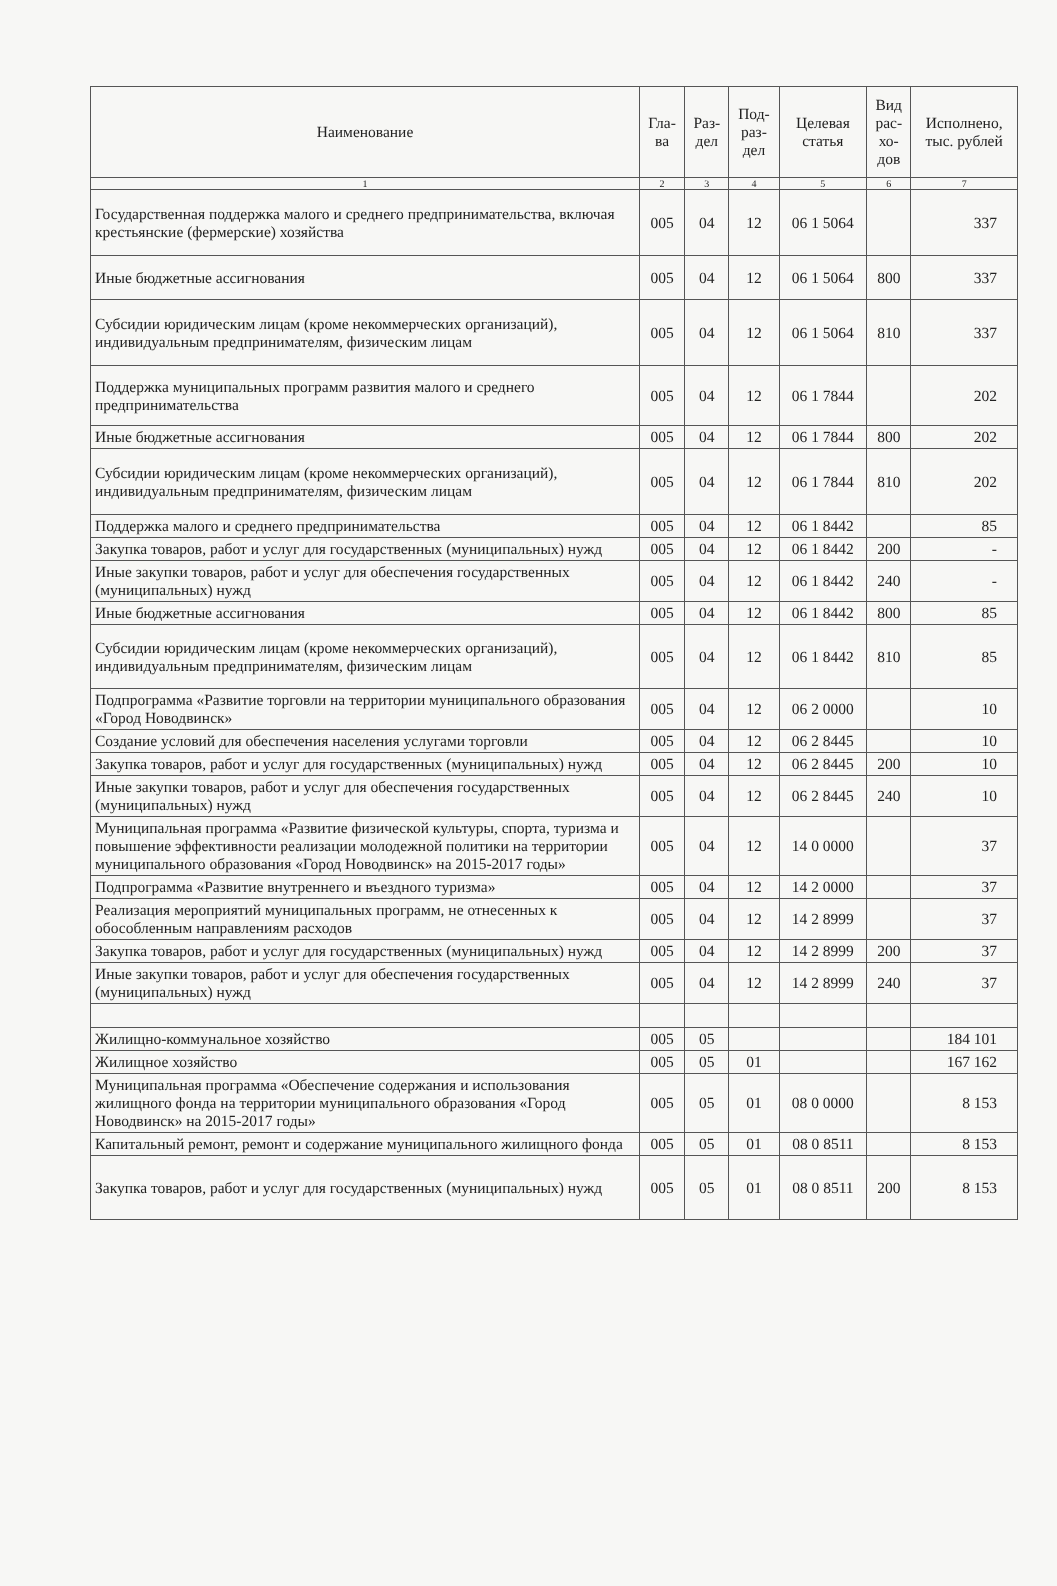| Наименование | Гла- ва | Раз- дел | Под- раз- дел | Целевая статья | Вид рас- хо- дов | Исполнено, тыс. рублей |
| --- | --- | --- | --- | --- | --- | --- |
| 1 | 2 | 3 | 4 | 5 | 6 | 7 |
| Государственная поддержка малого и среднего предпринимательства, включая крестьянские (фермерские) хозяйства | 005 | 04 | 12 | 06 1 5064 | | 337 |
| Иные бюджетные ассигнования | 005 | 04 | 12 | 06 1 5064 | 800 | 337 |
| Субсидии юридическим лицам (кроме некоммерческих организаций), индивидуальным предпринимателям, физическим лицам | 005 | 04 | 12 | 06 1 5064 | 810 | 337 |
| Поддержка муниципальных программ развития малого и среднего предпринимательства | 005 | 04 | 12 | 06 1 7844 | | 202 |
| Иные бюджетные ассигнования | 005 | 04 | 12 | 06 1 7844 | 800 | 202 |
| Субсидии юридическим лицам (кроме некоммерческих организаций), индивидуальным предпринимателям, физическим лицам | 005 | 04 | 12 | 06 1 7844 | 810 | 202 |
| Поддержка малого и среднего предпринимательства | 005 | 04 | 12 | 06 1 8442 | | 85 |
| Закупка товаров, работ и услуг для государственных (муниципальных) нужд | 005 | 04 | 12 | 06 1 8442 | 200 | - |
| Иные закупки товаров, работ и услуг для обеспечения государственных (муниципальных) нужд | 005 | 04 | 12 | 06 1 8442 | 240 | - |
| Иные бюджетные ассигнования | 005 | 04 | 12 | 06 1 8442 | 800 | 85 |
| Субсидии юридическим лицам (кроме некоммерческих организаций), индивидуальным предпринимателям, физическим лицам | 005 | 04 | 12 | 06 1 8442 | 810 | 85 |
| Подпрограмма «Развитие торговли на территории муниципального образования «Город Новодвинск» | 005 | 04 | 12 | 06 2 0000 | | 10 |
| Создание условий для обеспечения населения услугами торговли | 005 | 04 | 12 | 06 2 8445 | | 10 |
| Закупка товаров, работ и услуг для государственных (муниципальных) нужд | 005 | 04 | 12 | 06 2 8445 | 200 | 10 |
| Иные закупки товаров, работ и услуг для обеспечения государственных (муниципальных) нужд | 005 | 04 | 12 | 06 2 8445 | 240 | 10 |
| Муниципальная программа «Развитие физической культуры, спорта, туризма и повышение эффективности реализации молодежной политики на территории муниципального образования «Город Новодвинск» на 2015-2017 годы» | 005 | 04 | 12 | 14 0 0000 | | 37 |
| Подпрограмма «Развитие внутреннего и въездного туризма» | 005 | 04 | 12 | 14 2 0000 | | 37 |
| Реализация мероприятий муниципальных программ, не отнесенных к обособленным направлениям расходов | 005 | 04 | 12 | 14 2 8999 | | 37 |
| Закупка товаров, работ и услуг для государственных (муниципальных) нужд | 005 | 04 | 12 | 14 2 8999 | 200 | 37 |
| Иные закупки товаров, работ и услуг для обеспечения государственных (муниципальных) нужд | 005 | 04 | 12 | 14 2 8999 | 240 | 37 |
| Жилищно-коммунальное хозяйство | 005 | 05 | | | | 184 101 |
| Жилищное хозяйство | 005 | 05 | 01 | | | 167 162 |
| Муниципальная программа «Обеспечение содержания и использования жилищного фонда на территории муниципального образования «Город Новодвинск» на 2015-2017 годы» | 005 | 05 | 01 | 08 0 0000 | | 8 153 |
| Капитальный ремонт, ремонт и содержание муниципального жилищного фонда | 005 | 05 | 01 | 08 0 8511 | | 8 153 |
| Закупка товаров, работ и услуг для государственных (муниципальных) нужд | 005 | 05 | 01 | 08 0 8511 | 200 | 8 153 |